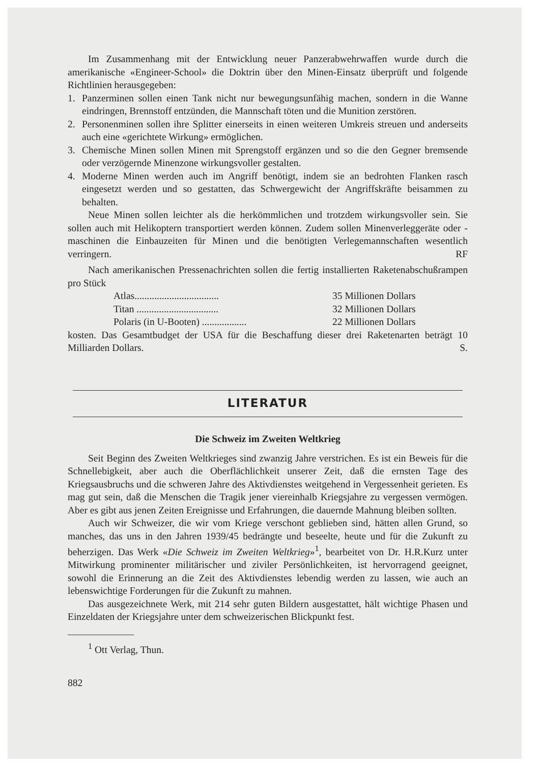Im Zusammenhang mit der Entwicklung neuer Panzerabwehrwaffen wurde durch die amerikanische «Engineer-School» die Doktrin über den Minen-Einsatz überprüft und folgende Richtlinien herausgegeben:
1. Panzerminen sollen einen Tank nicht nur bewegungsunfähig machen, sondern in die Wanne eindringen, Brennstoff entzünden, die Mannschaft töten und die Munition zerstören.
2. Personenminen sollen ihre Splitter einerseits in einen weiteren Umkreis streuen und anderseits auch eine «gerichtete Wirkung» ermöglichen.
3. Chemische Minen sollen Minen mit Sprengstoff ergänzen und so die den Gegner bremsende oder verzögernde Minenzone wirkungsvoller gestalten.
4. Moderne Minen werden auch im Angriff benötigt, indem sie an bedrohten Flanken rasch eingesetzt werden und so gestatten, das Schwergewicht der Angriffskräfte beisammen zu behalten.
Neue Minen sollen leichter als die herkömmlichen und trotzdem wirkungsvoller sein. Sie sollen auch mit Helikoptern transportiert werden können. Zudem sollen Minenverleggeräte oder -maschinen die Einbauzeiten für Minen und die benötigten Verlegemannschaften wesentlich verringern. RF
Nach amerikanischen Pressenachrichten sollen die fertig installierten Raketenabschußrampen pro Stück
| Atlas.................................. | 35 Millionen Dollars |
| Titan ................................. | 32 Millionen Dollars |
| Polaris (in U-Booten) .................. | 22 Millionen Dollars |
kosten. Das Gesamtbudget der USA für die Beschaffung dieser drei Raketenarten beträgt 10 Milliarden Dollars. S.
LITERATUR
Die Schweiz im Zweiten Weltkrieg
Seit Beginn des Zweiten Weltkrieges sind zwanzig Jahre verstrichen. Es ist ein Beweis für die Schnellebigkeit, aber auch die Oberflächlichkeit unserer Zeit, daß die ernsten Tage des Kriegsausbruchs und die schweren Jahre des Aktivdienstes weitgehend in Vergessenheit gerieten. Es mag gut sein, daß die Menschen die Tragik jener viereinhalb Kriegsjahre zu vergessen vermögen. Aber es gibt aus jenen Zeiten Ereignisse und Erfahrungen, die dauernde Mahnung bleiben sollten.
Auch wir Schweizer, die wir vom Kriege verschont geblieben sind, hätten allen Grund, so manches, das uns in den Jahren 1939/45 bedrängte und beseelte, heute und für die Zukunft zu beherzigen. Das Werk «Die Schweiz im Zweiten Weltkrieg»<sup>1</sup>, bearbeitet von Dr. H.R.Kurz unter Mitwirkung prominenter militärischer und ziviler Persönlichkeiten, ist hervorragend geeignet, sowohl die Erinnerung an die Zeit des Aktivdienstes lebendig werden zu lassen, wie auch an lebenswichtige Forderungen für die Zukunft zu mahnen.
Das ausgezeichnete Werk, mit 214 sehr guten Bildern ausgestattet, hält wichtige Phasen und Einzeldaten der Kriegsjahre unter dem schweizerischen Blickpunkt fest.
<sup>1</sup> Ott Verlag, Thun.
882